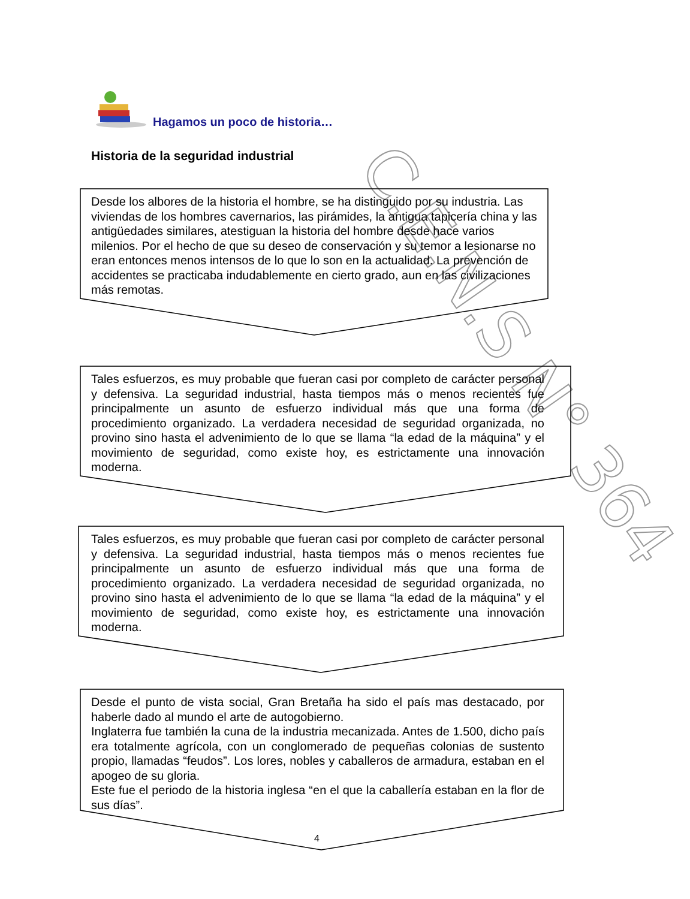C.E.N.S N° 364
Hagamos un poco de historia…
Historia de la seguridad industrial
Desde los albores de la historia el hombre, se ha distinguido por su industria. Las viviendas de los hombres cavernarios, las pirámides, la antigua tapicería china y las antigüedades similares, atestiguan la historia del hombre desde hace varios milenios. Por el hecho de que su deseo de conservación y su temor a lesionarse no eran entonces menos intensos de lo que lo son en la actualidad. La prevención de accidentes se practicaba indudablemente en cierto grado, aun en las civilizaciones más remotas.
Tales esfuerzos, es muy probable que fueran casi por completo de carácter personal y defensiva. La seguridad industrial, hasta tiempos más o menos recientes fue principalmente un asunto de esfuerzo individual más que una forma de procedimiento organizado. La verdadera necesidad de seguridad organizada, no provino sino hasta el advenimiento de lo que se llama “la edad de la máquina” y el movimiento de seguridad, como existe hoy, es estrictamente una innovación moderna.
Tales esfuerzos, es muy probable que fueran casi por completo de carácter personal y defensiva. La seguridad industrial, hasta tiempos más o menos recientes fue principalmente un asunto de esfuerzo individual más que una forma de procedimiento organizado. La verdadera necesidad de seguridad organizada, no provino sino hasta el advenimiento de lo que se llama “la edad de la máquina” y el movimiento de seguridad, como existe hoy, es estrictamente una innovación moderna.
Desde el punto de vista social, Gran Bretaña ha sido el país mas destacado, por haberle dado al mundo el arte de autogobierno.
Inglaterra fue también la cuna de la industria mecanizada. Antes de 1.500, dicho país era totalmente agrícola, con un conglomerado de pequeñas colonias de sustento propio, llamadas “feudos”. Los lores, nobles y caballeros de armadura, estaban en el apogeo de su gloria.
Este fue el periodo de la historia inglesa “en el que la caballería estaban en la flor de sus días”.
4